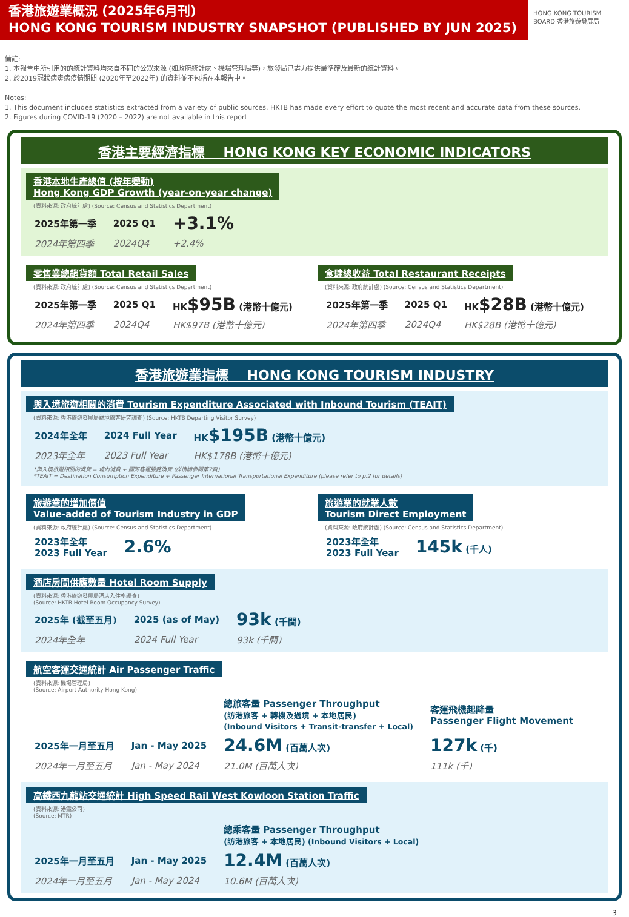香港旅遊業概況 (2025年6月刊)
HONG KONG TOURISM INDUSTRY SNAPSHOT (PUBLISHED BY JUN 2025)
HONG KONG TOURISM BOARD 香港旅遊發展局
備註:
1. 本報告中所引用的的統計資料均來自不同的公眾來源 (如政府統計處、機場管理局等)，旅發局已盡力提供最準確及最新的統計資料。
2. 於2019冠狀病毒病疫情期間 (2020年至2022年) 的資料並不包括在本報告中。
Notes:
1. This document includes statistics extracted from a variety of public sources. HKTB has made every effort to quote the most recent and accurate data from these sources.
2. Figures during COVID-19 (2020 – 2022) are not available in this report.
香港主要經濟指標 HONG KONG KEY ECONOMIC INDICATORS
香港本地生產總值 (按年變動)
Hong Kong GDP Growth (year-on-year change)
(資料來源: 政府統計處) (Source: Census and Statistics Department)
| 2025年第一季 | 2025 Q1 | +3.1% |
| 2024年第四季 | 2024Q4 | +2.4% |
零售業總銷貨額 Total Retail Sales
(資料來源: 政府統計處) (Source: Census and Statistics Department)
| 2025年第一季 | 2025 Q1 | HK $95B (港幣十億元) |
| 2024年第四季 | 2024Q4 | HK$97B (港幣十億元) |
食肆總收益 Total Restaurant Receipts
(資料來源: 政府統計處) (Source: Census and Statistics Department)
| 2025年第一季 | 2025 Q1 | HK $28B (港幣十億元) |
| 2024年第四季 | 2024Q4 | HK$28B (港幣十億元) |
香港旅遊業指標 HONG KONG TOURISM INDUSTRY
與入境旅遊相關的消費 Tourism Expenditure Associated with Inbound Tourism (TEAIT)
(資料來源: 香港旅遊發展局離境旅客研究調查) (Source: HKTB Departing Visitor Survey)
| 2024年全年 | 2024 Full Year | HK $195B (港幣十億元) |
| 2023年全年 | 2023 Full Year | HK$178B (港幣十億元) |
*與入境旅遊相關的消費 = 境內消費 + 國際客運服務消費 (詳情請參閱第2頁)
*TEAIT = Destination Consumption Expenditure + Passenger International Transportational Expenditure (please refer to p.2 for details)
旅遊業的增加價值
Value-added of Tourism Industry in GDP
(資料來源: 政府統計處) (Source: Census and Statistics Department)
| 2023年全年 2023 Full Year | 2.6% |
旅遊業的就業人數
Tourism Direct Employment
(資料來源: 政府統計處) (Source: Census and Statistics Department)
| 2023年全年 2023 Full Year | 145k (千人) |
酒店房間供應數量 Hotel Room Supply
(資料來源: 香港旅遊發展局酒店入住率調查)
(Source: HKTB Hotel Room Occupancy Survey)
| 2025年 (截至五月) | 2025 (as of May) | 93k (千間) |
| 2024年全年 | 2024 Full Year | 93k (千間) |
航空客運交通統計 Air Passenger Traffic
(資料來源: 機場管理局)
(Source: Airport Authority Hong Kong)
| | | 總旅客量 Passenger Throughput (訪港旅客 + 轉機及過境 + 本地居民) (Inbound Visitors + Transit-transfer + Local) | 客運飛機起降量 Passenger Flight Movement |
| 2025年一月至五月 | Jan - May 2025 | 24.6M (百萬人次) | 127k (千) |
| 2024年一月至五月 | Jan - May 2024 | 21.0M (百萬人次) | 111k (千) |
高鐵西九龍站交通統計 High Speed Rail West Kowloon Station Traffic
(資料來源: 港鐵公司)
(Source: MTR)
| | | 總乘客量 Passenger Throughput (訪港旅客 + 本地居民) (Inbound Visitors + Local) |
| 2025年一月至五月 | Jan - May 2025 | 12.4M (百萬人次) |
| 2024年一月至五月 | Jan - May 2024 | 10.6M (百萬人次) |
3